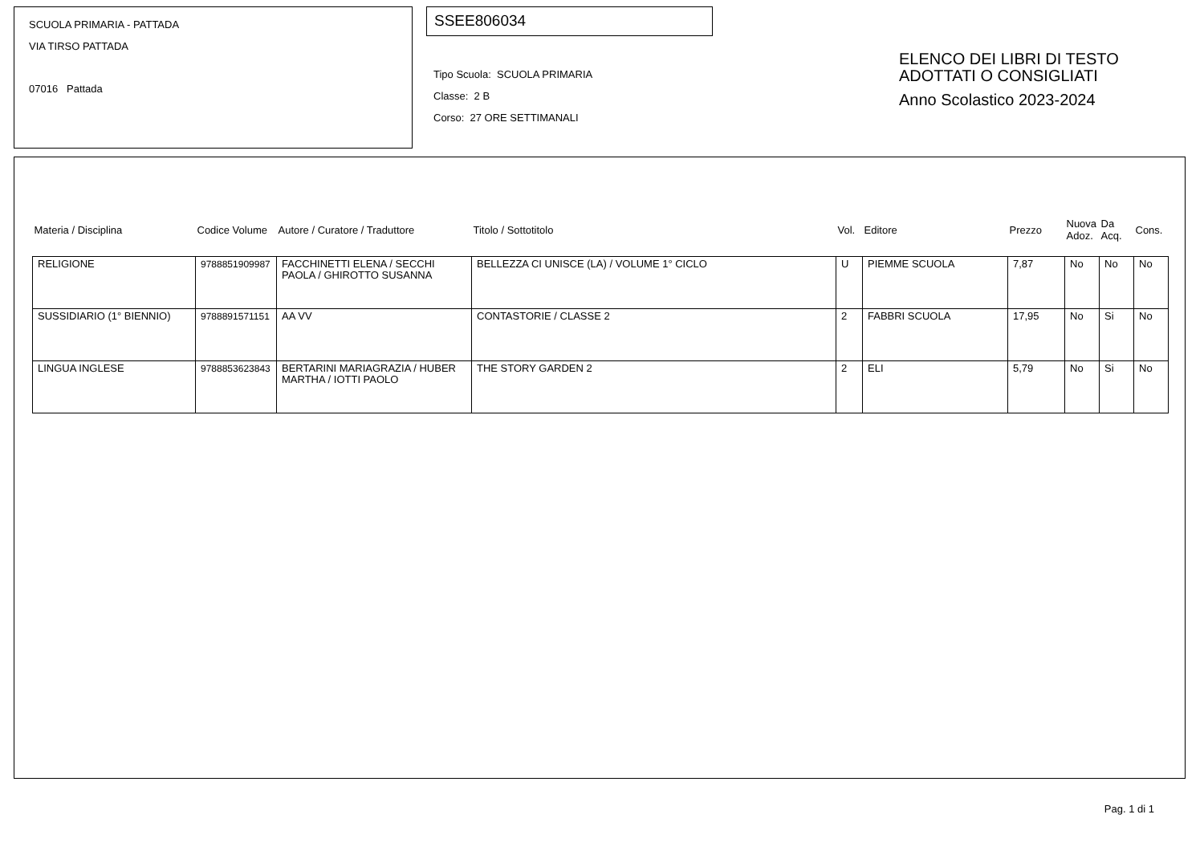SCUOLA PRIMARIA - PATTADA
VIA TIRSO PATTADA
07016 Pattada
SSEE806034
Tipo Scuola: SCUOLA PRIMARIA
Classe: 2 B
Corso: 27 ORE SETTIMANALI
ELENCO DEI LIBRI DI TESTO
ADOTTATI O CONSIGLIATI
Anno Scolastico 2023-2024
| Materia / Disciplina | Codice Volume | Autore / Curatore / Traduttore | Titolo / Sottotitolo | Vol. | Editore | Prezzo | Nuova Adoz. | Da Acq. | Cons. |
| --- | --- | --- | --- | --- | --- | --- | --- | --- | --- |
| RELIGIONE | 9788851909987 | FACCHINETTI ELENA / SECCHI PAOLA / GHIROTTO SUSANNA | BELLEZZA CI UNISCE (LA) / VOLUME 1° CICLO | U | PIEMME SCUOLA | 7,87 | No | No | No |
| SUSSIDIARIO (1° BIENNIO) | 9788891571151 | AA VV | CONTASTORIE / CLASSE 2 | 2 | FABBRI SCUOLA | 17,95 | No | Si | No |
| LINGUA INGLESE | 9788853623843 | BERTARINI MARIAGRAZIA / HUBER MARTHA / IOTTI PAOLO | THE STORY GARDEN 2 | 2 | ELI | 5,79 | No | Si | No |
Pag. 1 di 1